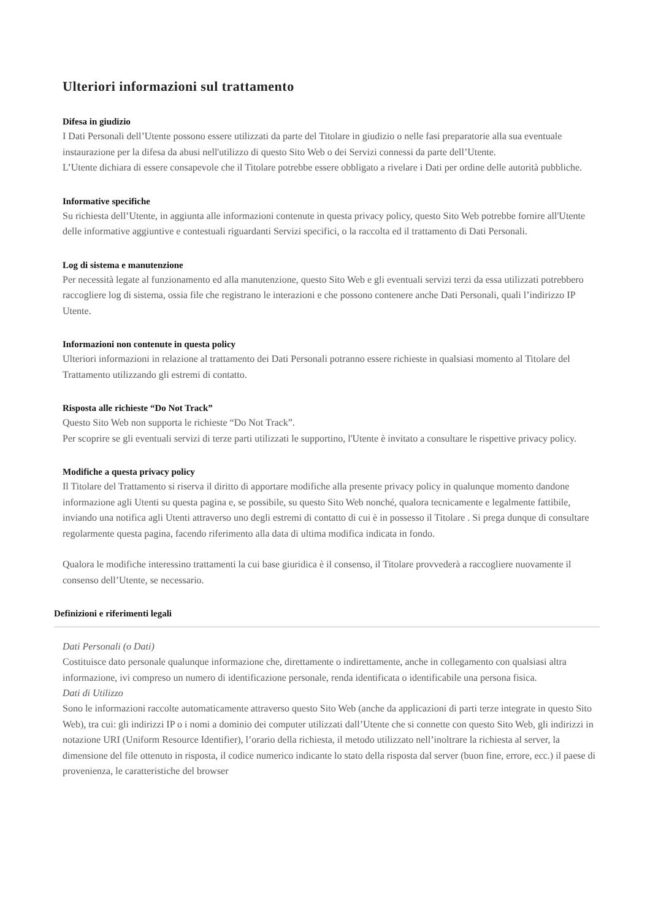Ulteriori informazioni sul trattamento
Difesa in giudizio
I Dati Personali dell’Utente possono essere utilizzati da parte del Titolare in giudizio o nelle fasi preparatorie alla sua eventuale instaurazione per la difesa da abusi nell'utilizzo di questo Sito Web o dei Servizi connessi da parte dell’Utente.
L’Utente dichiara di essere consapevole che il Titolare potrebbe essere obbligato a rivelare i Dati per ordine delle autorità pubbliche.
Informative specifiche
Su richiesta dell’Utente, in aggiunta alle informazioni contenute in questa privacy policy, questo Sito Web potrebbe fornire all'Utente delle informative aggiuntive e contestuali riguardanti Servizi specifici, o la raccolta ed il trattamento di Dati Personali.
Log di sistema e manutenzione
Per necessità legate al funzionamento ed alla manutenzione, questo Sito Web e gli eventuali servizi terzi da essa utilizzati potrebbero raccogliere log di sistema, ossia file che registrano le interazioni e che possono contenere anche Dati Personali, quali l’indirizzo IP Utente.
Informazioni non contenute in questa policy
Ulteriori informazioni in relazione al trattamento dei Dati Personali potranno essere richieste in qualsiasi momento al Titolare del Trattamento utilizzando gli estremi di contatto.
Risposta alle richieste “Do Not Track”
Questo Sito Web non supporta le richieste “Do Not Track”.
Per scoprire se gli eventuali servizi di terze parti utilizzati le supportino, l'Utente è invitato a consultare le rispettive privacy policy.
Modifiche a questa privacy policy
Il Titolare del Trattamento si riserva il diritto di apportare modifiche alla presente privacy policy in qualunque momento dandone informazione agli Utenti su questa pagina e, se possibile, su questo Sito Web nonché, qualora tecnicamente e legalmente fattibile, inviando una notifica agli Utenti attraverso uno degli estremi di contatto di cui è in possesso il Titolare . Si prega dunque di consultare regolarmente questa pagina, facendo riferimento alla data di ultima modifica indicata in fondo.
Qualora le modifiche interessino trattamenti la cui base giuridica è il consenso, il Titolare provvederà a raccogliere nuovamente il consenso dell’Utente, se necessario.
Definizioni e riferimenti legali
Dati Personali (o Dati)
Costituisce dato personale qualunque informazione che, direttamente o indirettamente, anche in collegamento con qualsiasi altra informazione, ivi compreso un numero di identificazione personale, renda identificata o identificabile una persona fisica.
Dati di Utilizzo
Sono le informazioni raccolte automaticamente attraverso questo Sito Web (anche da applicazioni di parti terze integrate in questo Sito Web), tra cui: gli indirizzi IP o i nomi a dominio dei computer utilizzati dall’Utente che si connette con questo Sito Web, gli indirizzi in notazione URI (Uniform Resource Identifier), l’orario della richiesta, il metodo utilizzato nell’inoltrare la richiesta al server, la dimensione del file ottenuto in risposta, il codice numerico indicante lo stato della risposta dal server (buon fine, errore, ecc.) il paese di provenienza, le caratteristiche del browser